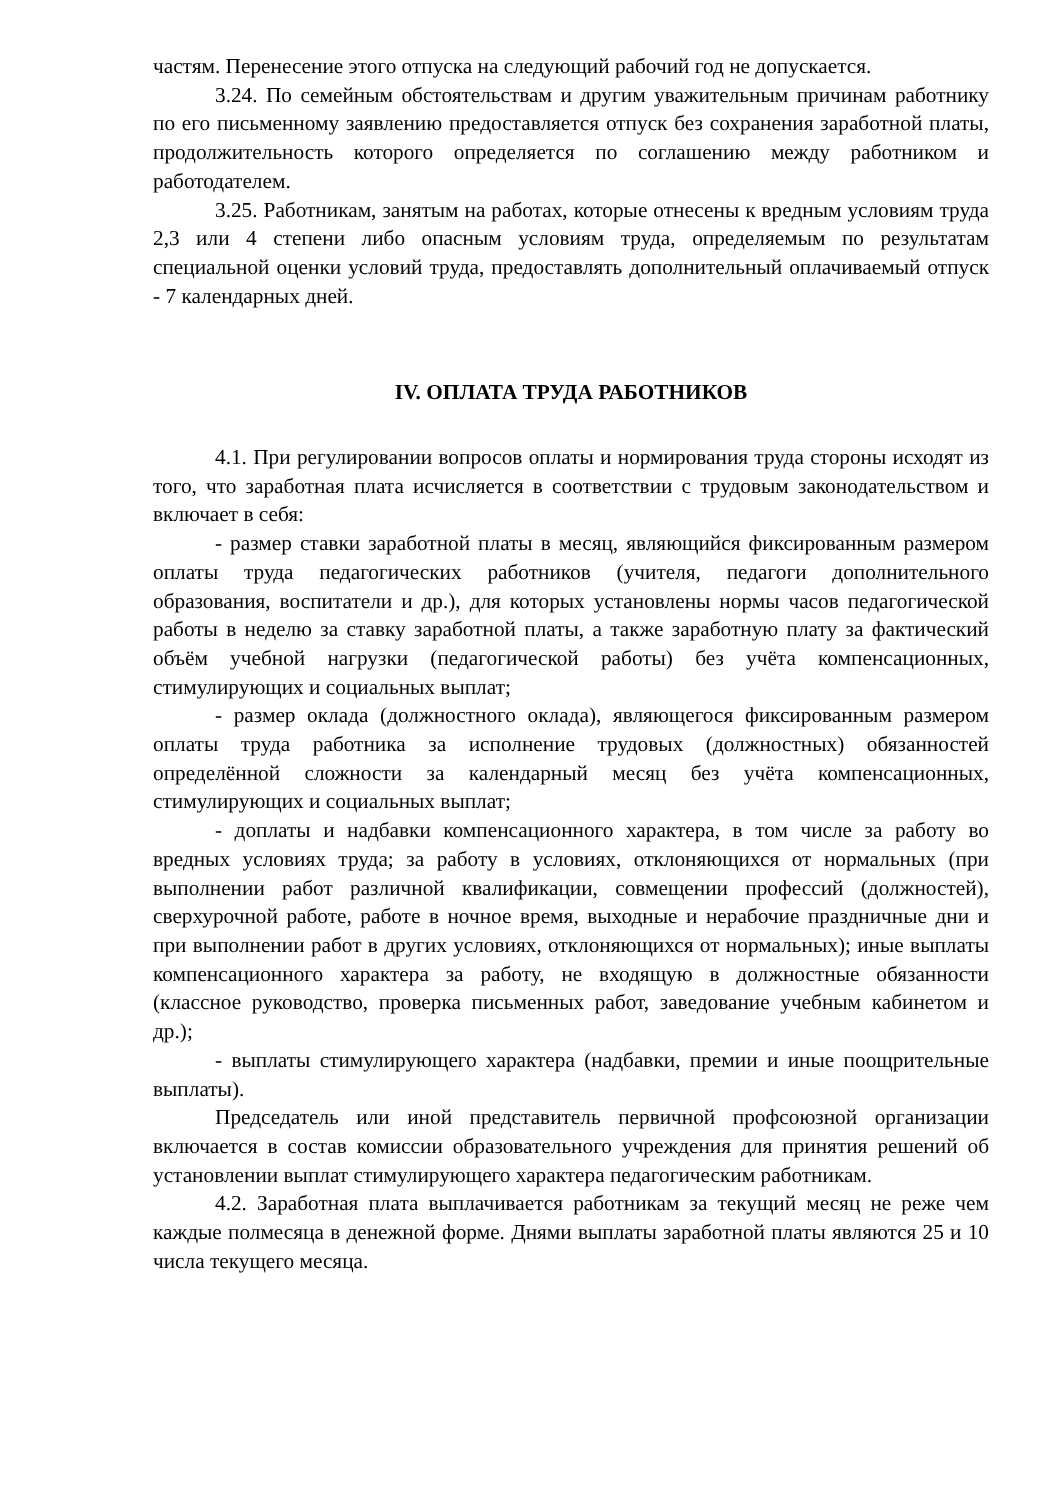частям. Перенесение этого отпуска на следующий рабочий год не допускается.
3.24. По семейным обстоятельствам и другим уважительным причинам работнику по его письменному заявлению предоставляется отпуск без сохранения заработной платы, продолжительность которого определяется по соглашению между работником и работодателем.
3.25. Работникам, занятым на работах, которые отнесены к вредным условиям труда 2,3 или 4 степени либо опасным условиям труда, определяемым по результатам специальной оценки условий труда, предоставлять дополнительный оплачиваемый отпуск - 7 календарных дней.
IV. ОПЛАТА ТРУДА РАБОТНИКОВ
4.1. При регулировании вопросов оплаты и нормирования труда стороны исходят из того, что заработная плата исчисляется в соответствии с трудовым законодательством и включает в себя:
- размер ставки заработной платы в месяц, являющийся фиксированным размером оплаты труда педагогических работников (учителя, педагоги дополнительного образования, воспитатели и др.), для которых установлены нормы часов педагогической работы в неделю за ставку заработной платы, а также заработную плату за фактический объём учебной нагрузки (педагогической работы) без учёта компенсационных, стимулирующих и социальных выплат;
- размер оклада (должностного оклада), являющегося фиксированным размером оплаты труда работника за исполнение трудовых (должностных) обязанностей определённой сложности за календарный месяц без учёта компенсационных, стимулирующих и социальных выплат;
- доплаты и надбавки компенсационного характера, в том числе за работу во вредных условиях труда; за работу в условиях, отклоняющихся от нормальных (при выполнении работ различной квалификации, совмещении профессий (должностей), сверхурочной работе, работе в ночное время, выходные и нерабочие праздничные дни и при выполнении работ в других условиях, отклоняющихся от нормальных); иные выплаты компенсационного характера за работу, не входящую в должностные обязанности (классное руководство, проверка письменных работ, заведование учебным кабинетом и др.);
- выплаты стимулирующего характера (надбавки, премии и иные поощрительные выплаты).
Председатель или иной представитель первичной профсоюзной организации включается в состав комиссии образовательного учреждения для принятия решений об установлении выплат стимулирующего характера педагогическим работникам.
4.2. Заработная плата выплачивается работникам за текущий месяц не реже чем каждые полмесяца в денежной форме. Днями выплаты заработной платы являются 25 и 10 числа текущего месяца.